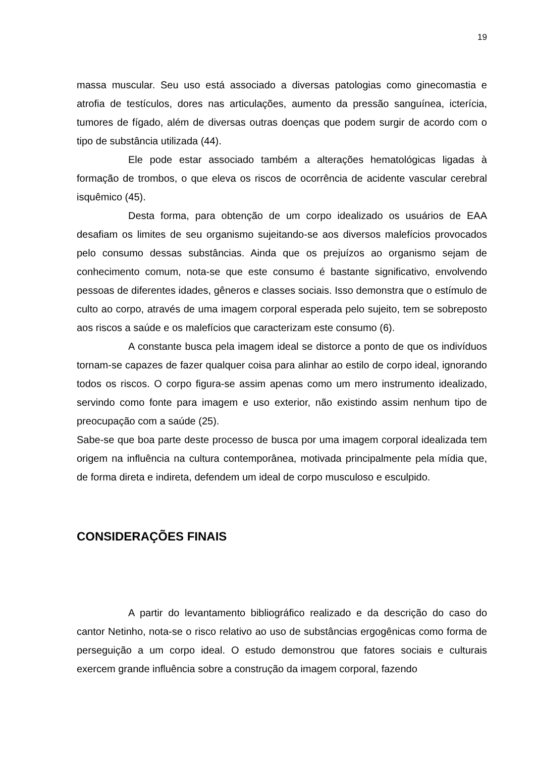19
massa muscular. Seu uso está associado a diversas patologias como ginecomastia e atrofia de testículos, dores nas articulações, aumento da pressão sanguínea, icterícia, tumores de fígado, além de diversas outras doenças que podem surgir de acordo com o tipo de substância utilizada (44).
Ele pode estar associado também a alterações hematológicas ligadas à formação de trombos, o que eleva os riscos de ocorrência de acidente vascular cerebral isquêmico (45).
Desta forma, para obtenção de um corpo idealizado os usuários de EAA desafiam os limites de seu organismo sujeitando-se aos diversos malefícios provocados pelo consumo dessas substâncias. Ainda que os prejuízos ao organismo sejam de conhecimento comum, nota-se que este consumo é bastante significativo, envolvendo pessoas de diferentes idades, gêneros e classes sociais. Isso demonstra que o estímulo de culto ao corpo, através de uma imagem corporal esperada pelo sujeito, tem se sobreposto aos riscos a saúde e os malefícios que caracterizam este consumo (6).
A constante busca pela imagem ideal se distorce a ponto de que os indivíduos tornam-se capazes de fazer qualquer coisa para alinhar ao estilo de corpo ideal, ignorando todos os riscos. O corpo figura-se assim apenas como um mero instrumento idealizado, servindo como fonte para imagem e uso exterior, não existindo assim nenhum tipo de preocupação com a saúde (25).
Sabe-se que boa parte deste processo de busca por uma imagem corporal idealizada tem origem na influência na cultura contemporânea, motivada principalmente pela mídia que, de forma direta e indireta, defendem um ideal de corpo musculoso e esculpido.
CONSIDERAÇÕES FINAIS
A partir do levantamento bibliográfico realizado e da descrição do caso do cantor Netinho, nota-se o risco relativo ao uso de substâncias ergogênicas como forma de perseguição a um corpo ideal. O estudo demonstrou que fatores sociais e culturais exercem grande influência sobre a construção da imagem corporal, fazendo